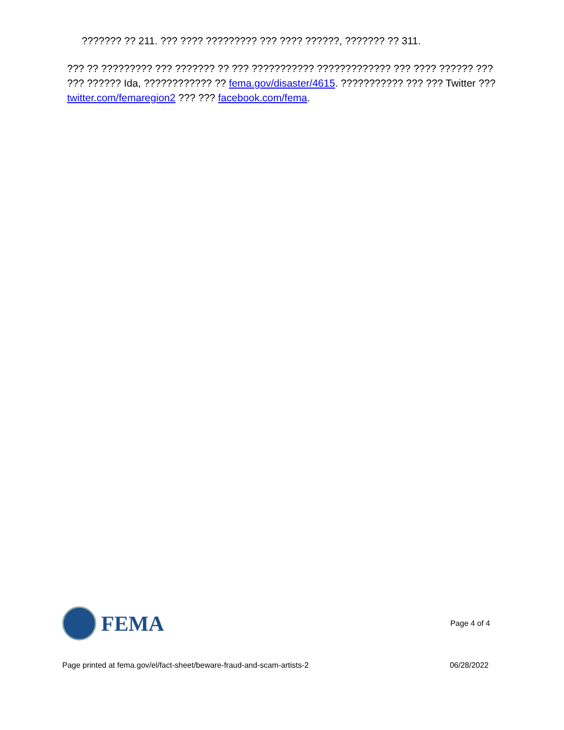??????? ?? 211. ??? ???? ????????? ??? ???? ??????, ??????? ?? 311.
??? ?? ????????? ??? ??????? ?? ??? ??????????? ????????????? ??? ???? ?????? ??? ??? ?????? Ida, ???????????? ?? fema.gov/disaster/4615. ??????????? ??? ??? Twitter ??? twitter.com/femaregion2 ??? ??? facebook.com/fema.
FEMA
Page 4 of 4
Page printed at fema.gov/el/fact-sheet/beware-fraud-and-scam-artists-2 06/28/2022